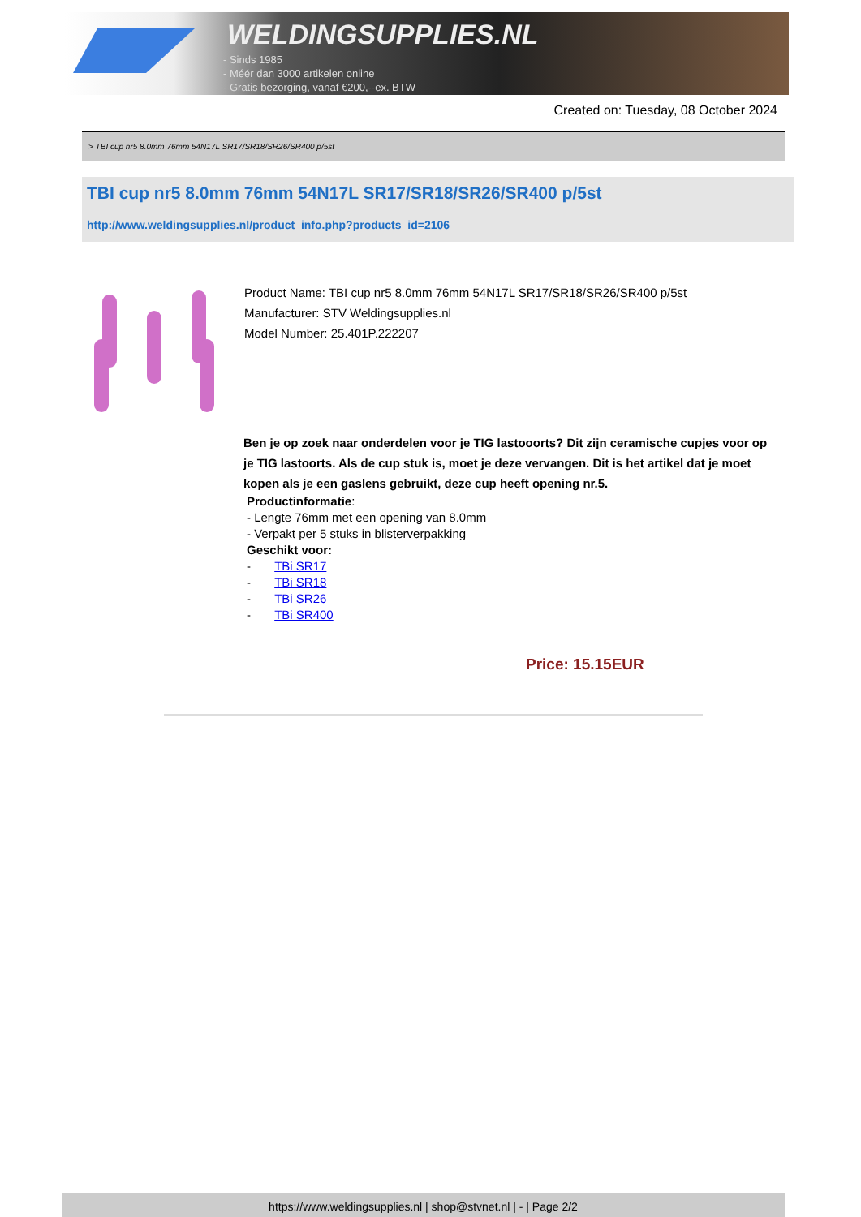WELDINGSUPPLIES.NL
- Sinds 1985
- Méér dan 3000 artikelen online
- Gratis bezorging, vanaf €200,--ex. BTW
Created on: Tuesday, 08 October 2024
> TBI cup nr5 8.0mm 76mm 54N17L SR17/SR18/SR26/SR400 p/5st
TBI cup nr5 8.0mm 76mm 54N17L SR17/SR18/SR26/SR400 p/5st
http://www.weldingsupplies.nl/product_info.php?products_id=2106
Product Name: TBI cup nr5 8.0mm 76mm 54N17L SR17/SR18/SR26/SR400 p/5st
Manufacturer: STV Weldingsupplies.nl
Model Number: 25.401P.222207
Ben je op zoek naar onderdelen voor je TIG lastooorts? Dit zijn ceramische cupjes voor op je TIG lastoorts. Als de cup stuk is, moet je deze vervangen. Dit is het artikel dat je moet kopen als je een gaslens gebruikt, deze cup heeft opening nr.5.
Productinformatie:
- Lengte 76mm met een opening van 8.0mm
- Verpakt per 5 stuks in blisterverpakking
Geschikt voor:
- TBi SR17
- TBi SR18
- TBi SR26
- TBi SR400
Price: 15.15EUR
https://www.weldingsupplies.nl | shop@stvnet.nl | - | Page 2/2